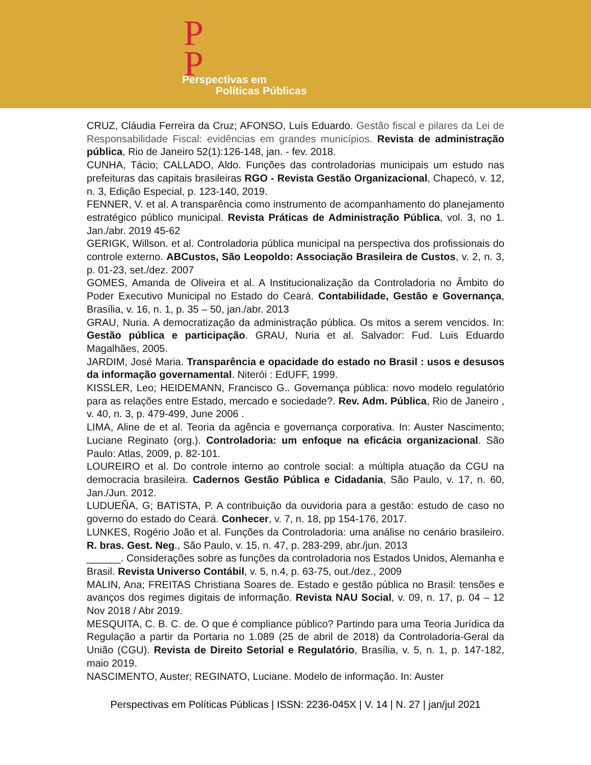P
P
Perspectivas em
Políticas Públicas
CRUZ, Cláudia Ferreira da Cruz; AFONSO, Luís Eduardo. Gestão fiscal e pilares da Lei de Responsabilidade Fiscal: evidências em grandes municípios. Revista de administração pública, Rio de Janeiro 52(1):126-148, jan. - fev. 2018.
CUNHA, Tácio; CALLADO, Aldo. Funções das controladorias municipais um estudo nas prefeituras das capitais brasileiras RGO - Revista Gestão Organizacional, Chapecó, v. 12, n. 3, Edição Especial, p. 123-140, 2019.
FENNER, V. et al. A transparência como instrumento de acompanhamento do planejamento estratégico público municipal. Revista Práticas de Administração Pública, vol. 3, no 1. Jan./abr. 2019 45-62
GERIGK, Willson. et al. Controladoria pública municipal na perspectiva dos profissionais do controle externo. ABCustos, São Leopoldo: Associação Brasileira de Custos, v. 2, n. 3, p. 01-23, set./dez. 2007
GOMES, Amanda de Oliveira et al. A Institucionalização da Controladoria no Âmbito do Poder Executivo Municipal no Estado do Ceará. Contabilidade, Gestão e Governança, Brasília, v. 16, n. 1, p. 35 – 50, jan./abr. 2013
GRAU, Nuria. A democratização da administração pública. Os mitos a serem vencidos. In: Gestão pública e participação. GRAU, Nuria et al. Salvador: Fud. Luis Eduardo Magalhães, 2005.
JARDIM, José Maria. Transparência e opacidade do estado no Brasil : usos e desusos da informação governamental. Niterói : EdUFF, 1999.
KISSLER, Leo; HEIDEMANN, Francisco G.. Governança pública: novo modelo regulatório para as relações entre Estado, mercado e sociedade?. Rev. Adm. Pública, Rio de Janeiro , v. 40, n. 3, p. 479-499, June 2006 .
LIMA, Aline de et al. Teoria da agência e governança corporativa. In: Auster Nascimento; Luciane Reginato (org.). Controladoria: um enfoque na eficácia organizacional. São Paulo: Atlas, 2009, p. 82-101.
LOUREIRO et al. Do controle interno ao controle social: a múltipla atuação da CGU na democracia brasileira. Cadernos Gestão Pública e Cidadania, São Paulo, v. 17, n. 60, Jan./Jun. 2012.
LUDUEÑA, G; BATISTA, P. A contribuição da ouvidoria para a gestão: estudo de caso no governo do estado do Ceará. Conhecer, v. 7, n. 18, pp 154-176, 2017.
LUNKES, Rogério João et al. Funções da Controladoria: uma análise no cenário brasileiro. R. bras. Gest. Neg., São Paulo, v. 15, n. 47, p. 283-299, abr./jun. 2013
______. Considerações sobre as funções da controladoria nos Estados Unidos, Alemanha e Brasil. Revista Universo Contábil, v. 5, n.4, p. 63-75, out./dez., 2009
MALIN, Ana; FREITAS Christiana Soares de. Estado e gestão pública no Brasil: tensões e avanços dos regimes digitais de informação. Revista NAU Social, v. 09, n. 17, p. 04 – 12 Nov 2018 / Abr 2019.
MESQUITA, C. B. C. de. O que é compliance público? Partindo para uma Teoria Jurídica da Regulação a partir da Portaria no 1.089 (25 de abril de 2018) da Controladoria-Geral da União (CGU). Revista de Direito Setorial e Regulatório, Brasília, v. 5, n. 1, p. 147-182, maio 2019.
NASCIMENTO, Auster; REGINATO, Luciane. Modelo de informação. In: Auster
Perspectivas em Políticas Públicas | ISSN: 2236-045X | V. 14 | N. 27 | jan/jul 2021